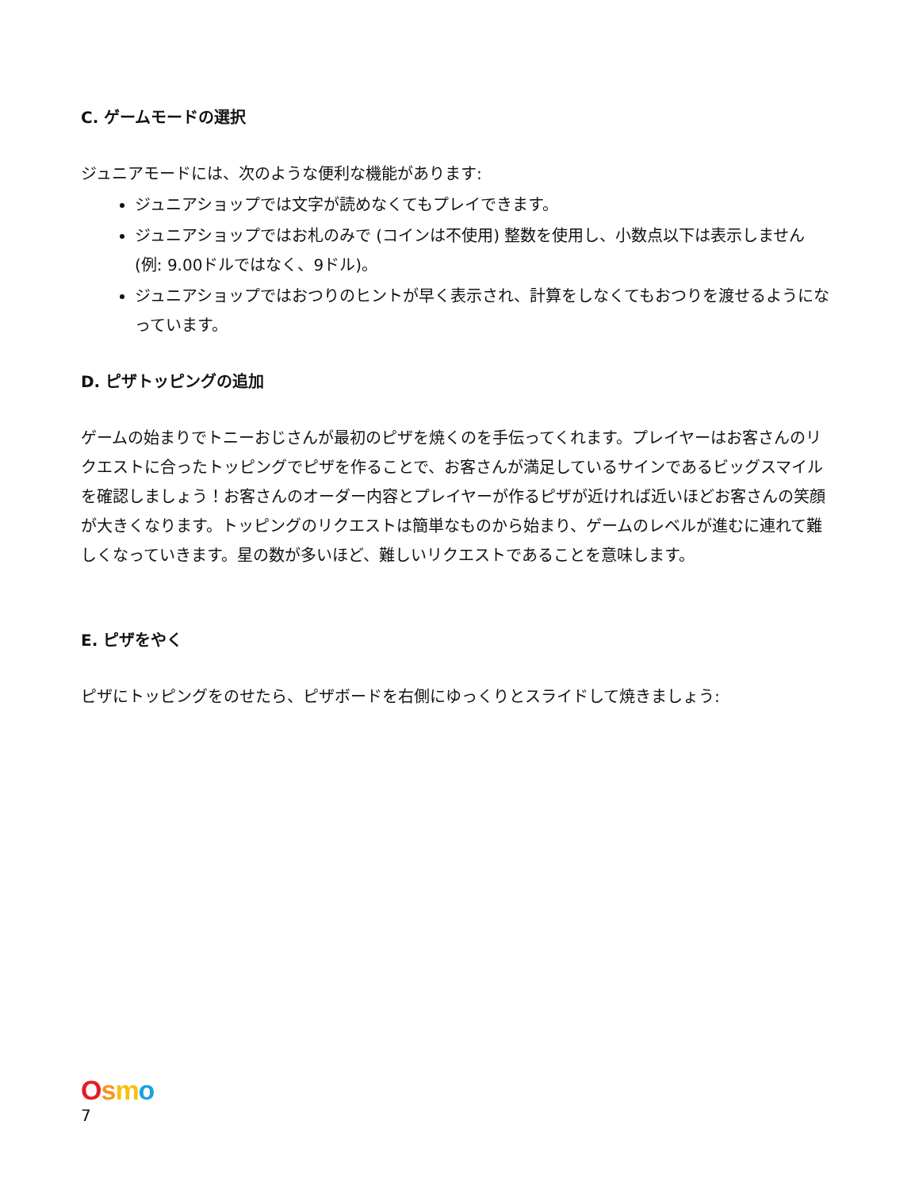C. ゲームモードの選択
ジュニアモードには、次のような便利な機能があります:
ジュニアショップでは文字が読めなくてもプレイできます。
ジュニアショップではお札のみで (コインは不使用) 整数を使用し、小数点以下は表示しません (例: 9.00ドルではなく、9ドル)。
ジュニアショップではおつりのヒントが早く表示され、計算をしなくてもおつりを渡せるようになっています。
D. ピザトッピングの追加
ゲームの始まりでトニーおじさんが最初のピザを焼くのを手伝ってくれます。プレイヤーはお客さんのリクエストに合ったトッピングでピザを作ることで、お客さんが満足しているサインであるビッグスマイルを確認しましょう！お客さんのオーダー内容とプレイヤーが作るピザが近ければ近いほどお客さんの笑顔が大きくなります。トッピングのリクエストは簡単なものから始まり、ゲームのレベルが進むに連れて難しくなっていきます。星の数が多いほど、難しいリクエストであることを意味します。
E. ピザをやく
ピザにトッピングをのせたら、ピザボードを右側にゆっくりとスライドして焼きましょう:
Osmo
7